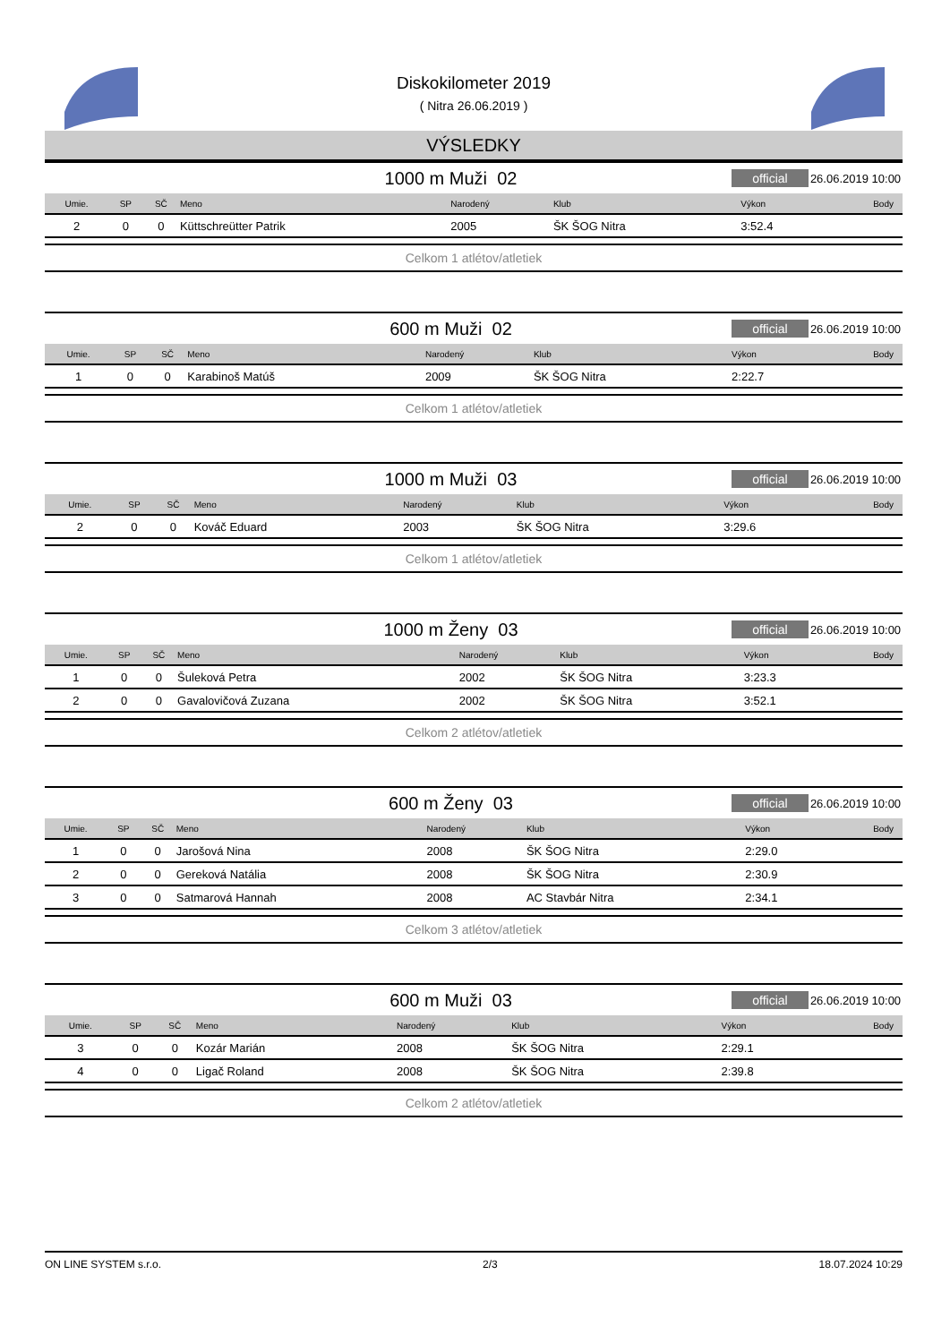Diskokilometer 2019
( Nitra 26.06.2019 )
VÝSLEDKY
1000 m Muži 02
official
26.06.2019 10:00
| Umie. | SP | SČ | Meno | Narodený | Klub | Výkon | Body |
| --- | --- | --- | --- | --- | --- | --- | --- |
| 2 | 0 | 0 | Küttschreütter Patrik | 2005 | ŠK ŠOG Nitra | 3:52.4 | |
Celkom 1 atlétov/atletiek
600 m Muži 02
official
26.06.2019 10:00
| Umie. | SP | SČ | Meno | Narodený | Klub | Výkon | Body |
| --- | --- | --- | --- | --- | --- | --- | --- |
| 1 | 0 | 0 | Karabinoš Matúš | 2009 | ŠK ŠOG Nitra | 2:22.7 | |
Celkom 1 atlétov/atletiek
1000 m Muži 03
official
26.06.2019 10:00
| Umie. | SP | SČ | Meno | Narodený | Klub | Výkon | Body |
| --- | --- | --- | --- | --- | --- | --- | --- |
| 2 | 0 | 0 | Kováč Eduard | 2003 | ŠK ŠOG Nitra | 3:29.6 | |
Celkom 1 atlétov/atletiek
1000 m Ženy 03
official
26.06.2019 10:00
| Umie. | SP | SČ | Meno | Narodený | Klub | Výkon | Body |
| --- | --- | --- | --- | --- | --- | --- | --- |
| 1 | 0 | 0 | Šuleková Petra | 2002 | ŠK ŠOG Nitra | 3:23.3 | |
| 2 | 0 | 0 | Gavalovičová Zuzana | 2002 | ŠK ŠOG Nitra | 3:52.1 | |
Celkom 2 atlétov/atletiek
600 m Ženy 03
official
26.06.2019 10:00
| Umie. | SP | SČ | Meno | Narodený | Klub | Výkon | Body |
| --- | --- | --- | --- | --- | --- | --- | --- |
| 1 | 0 | 0 | Jarošová Nina | 2008 | ŠK ŠOG Nitra | 2:29.0 | |
| 2 | 0 | 0 | Gereková Natália | 2008 | ŠK ŠOG Nitra | 2:30.9 | |
| 3 | 0 | 0 | Satmarová Hannah | 2008 | AC Stavbár Nitra | 2:34.1 | |
Celkom 3 atlétov/atletiek
600 m Muži 03
official
26.06.2019 10:00
| Umie. | SP | SČ | Meno | Narodený | Klub | Výkon | Body |
| --- | --- | --- | --- | --- | --- | --- | --- |
| 3 | 0 | 0 | Kozár Marián | 2008 | ŠK ŠOG Nitra | 2:29.1 | |
| 4 | 0 | 0 | Ligač Roland | 2008 | ŠK ŠOG Nitra | 2:39.8 | |
Celkom 2 atlétov/atletiek
ON LINE SYSTEM s.r.o. 2/3 18.07.2024 10:29